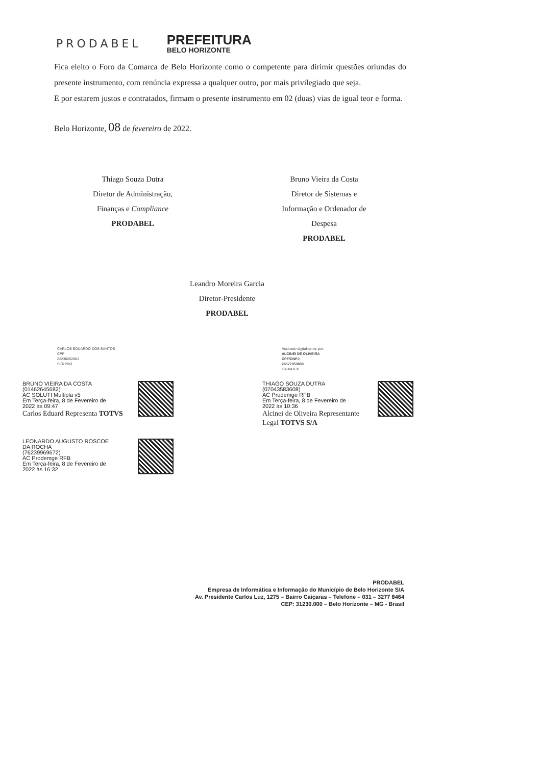PRODABEL
PREFEITURA
BELO HORIZONTE
Fica eleito o Foro da Comarca de Belo Horizonte como o competente para dirimir questões oriundas do presente instrumento, com renúncia expressa a qualquer outro, por mais privilegiado que seja.
E por estarem justos e contratados, firmam o presente instrumento em 02 (duas) vias de igual teor e forma.
Belo Horizonte, 08 de fevereiro de 2022.
Thiago Souza Dutra
Diretor de Administração,
Finanças e Compliance
PRODABEL
Bruno Vieira da Costa
Diretor de Sistemas e
Informação e Ordenador de
Despesa
PRODABEL
Leandro Moreira Garcia
Diretor-Presidente
PRODABEL
CARLOS EDUARDO DOS SANTOS
CPF
22238262881
SERPRO
Assinado digitalmente por:
ALCINEI DE OLIVEIRA
CPF/CNPJ:
26577053839
CAIXA ICP
BRUNO VIEIRA DA COSTA
(01462645682)
AC SOLUTI Multipla v5
Em Terça-feira, 8 de Fevereiro de
2022 às 09:47
Carlos Eduard Representa TOTVS
THIAGO SOUZA DUTRA
(07043583608)
AC Prodemge RFB
Em Terça-feira, 8 de Fevereiro de
2022 às 10:36
Alcinei de Oliveira Representante Legal TOTVS S/A
LEONARDO AUGUSTO ROSCOE
DA ROCHA
(76239969672)
AC Prodemge RFB
Em Terça-feira, 8 de Fevereiro de
2022 às 16:32
PRODABEL
Empresa de Informática e Informação do Município de Belo Horizonte S/A
Av. Presidente Carlos Luz, 1275 – Bairro Caiçaras – Telefone – 031 – 3277 8464
CEP: 31230.000 – Belo Horizonte – MG - Brasil